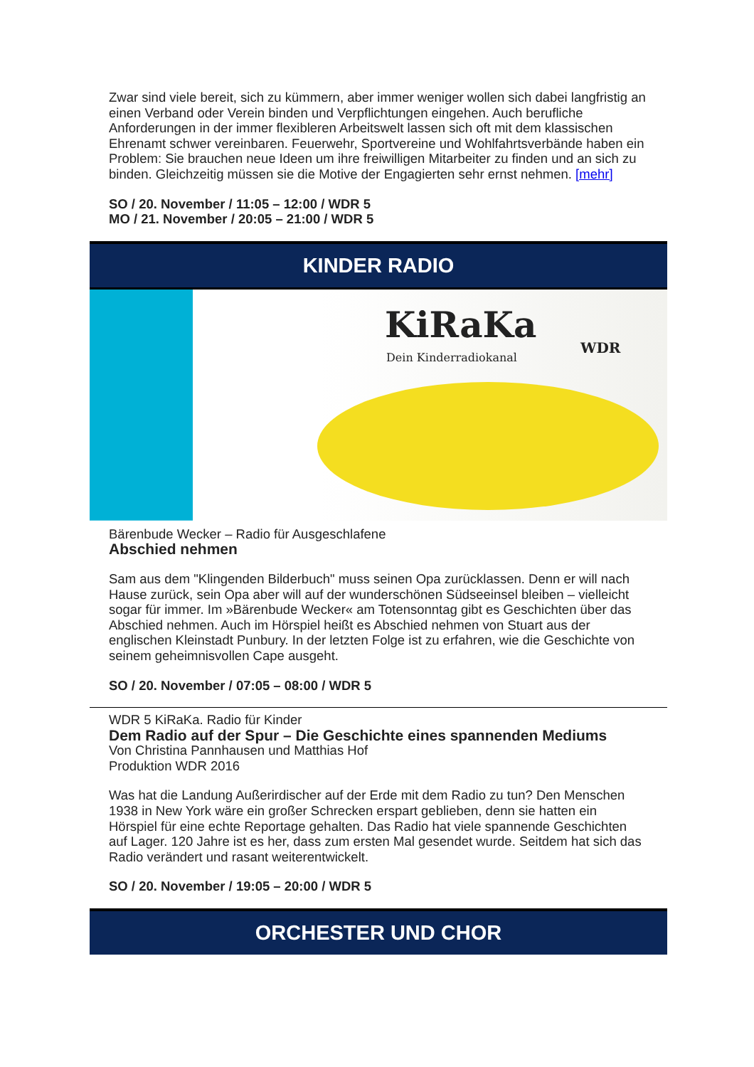Zwar sind viele bereit, sich zu kümmern, aber immer weniger wollen sich dabei langfristig an einen Verband oder Verein binden und Verpflichtungen eingehen. Auch berufliche Anforderungen in der immer flexibleren Arbeitswelt lassen sich oft mit dem klassischen Ehrenamt schwer vereinbaren. Feuerwehr, Sportvereine und Wohlfahrtsverbände haben ein Problem: Sie brauchen neue Ideen um ihre freiwilligen Mitarbeiter zu finden und an sich zu binden. Gleichzeitig müssen sie die Motive der Engagierten sehr ernst nehmen. [mehr]
SO / 20. November / 11:05 – 12:00 / WDR 5
MO / 21. November / 20:05 – 21:00 / WDR 5
KINDER RADIO
KiRaKa
Dein Kinderradiokanal
WDR
Bärenbude Wecker – Radio für Ausgeschlafene
Abschied nehmen
Sam aus dem "Klingenden Bilderbuch" muss seinen Opa zurücklassen. Denn er will nach Hause zurück, sein Opa aber will auf der wunderschönen Südseeinsel bleiben – vielleicht sogar für immer. Im »Bärenbude Wecker« am Totensonntag gibt es Geschichten über das Abschied nehmen. Auch im Hörspiel heißt es Abschied nehmen von Stuart aus der englischen Kleinstadt Punbury. In der letzten Folge ist zu erfahren, wie die Geschichte von seinem geheimnisvollen Cape ausgeht.
SO / 20. November / 07:05 – 08:00 / WDR 5
WDR 5 KiRaKa. Radio für Kinder
Dem Radio auf der Spur – Die Geschichte eines spannenden Mediums
Von Christina Pannhausen und Matthias Hof
Produktion WDR 2016
Was hat die Landung Außerirdischer auf der Erde mit dem Radio zu tun? Den Menschen 1938 in New York wäre ein großer Schrecken erspart geblieben, denn sie hatten ein Hörspiel für eine echte Reportage gehalten. Das Radio hat viele spannende Geschichten auf Lager. 120 Jahre ist es her, dass zum ersten Mal gesendet wurde. Seitdem hat sich das Radio verändert und rasant weiterentwickelt.
SO / 20. November / 19:05 – 20:00 / WDR 5
ORCHESTER UND CHOR